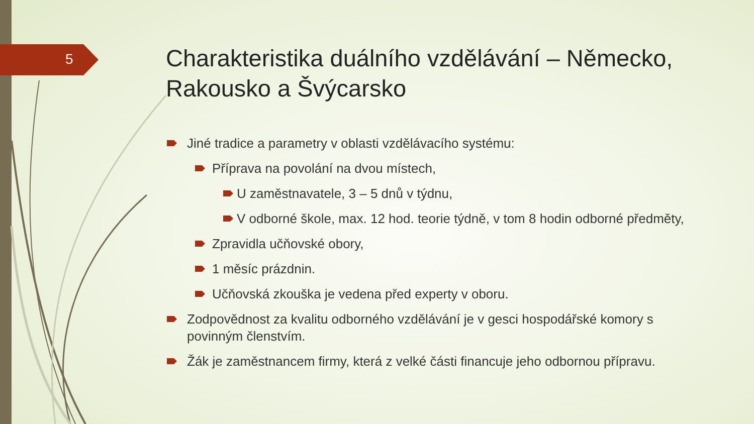5
Charakteristika duálního vzdělávání – Německo, Rakousko a Švýcarsko
Jiné tradice a parametry v oblasti vzdělávacího systému:
Příprava na povolání na dvou místech,
U zaměstnavatele, 3 – 5 dnů v týdnu,
V odborné škole, max. 12 hod. teorie týdně, v tom 8 hodin odborné předměty,
Zpravidla učňovské obory,
1 měsíc prázdnin.
Učňovská zkouška je vedena před experty v oboru.
Zodpovědnost za kvalitu odborného vzdělávání je v gesci hospodářské komory s povinným členstvím.
Žák je zaměstnancem firmy, která z velké části financuje jeho odbornou přípravu.